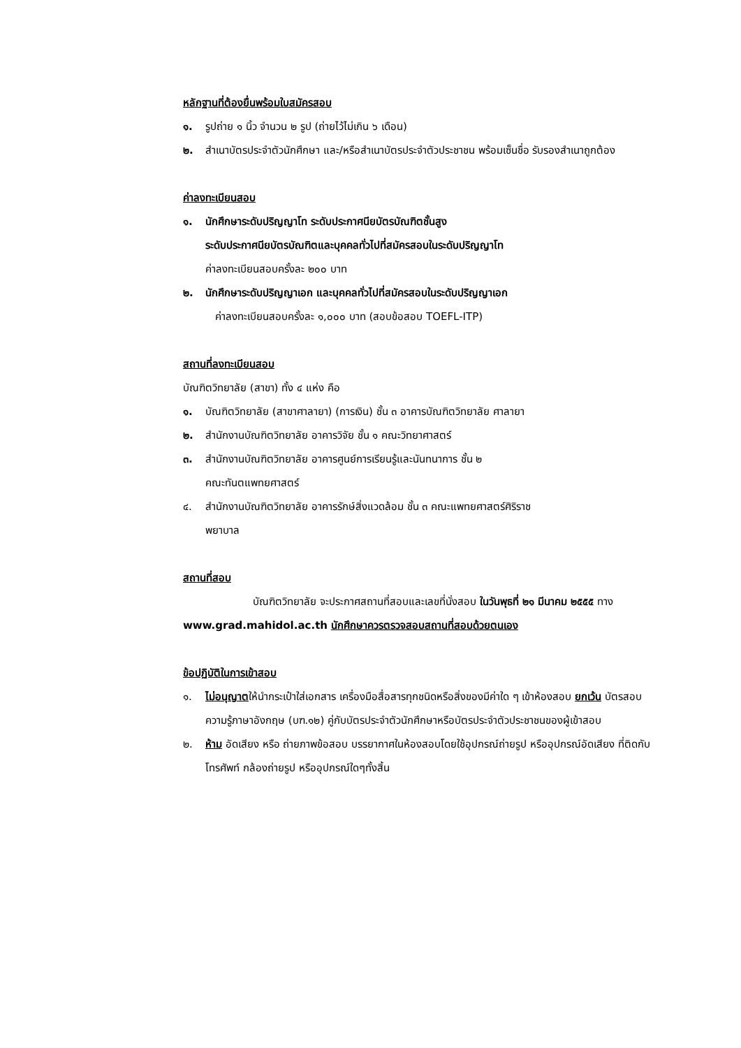หลักฐานที่ต้องยื่นพร้อมใบสมัครสอบ
๑. รูปถ่าย ๑ นิ้ว จำนวน ๒ รูป (ถ่ายไว้ไม่เกิน ๖ เดือน)
๒. สำเนาบัตรประจำตัวนักศึกษา และ/หรือสำเนาบัตรประจำตัวประชาชน พร้อมเซ็นชื่อ รับรองสำเนาถูกต้อง
ค่าลงทะเบียนสอบ
๑. นักศึกษาระดับปริญญาโท ระดับประกาศนียบัตรบัณฑิตชั้นสูง
ระดับประกาศนียบัตรบัณฑิตและบุคคลทั่วไปที่สมัครสอบในระดับปริญญาโท
ค่าลงทะเบียนสอบครั้งละ ๒๐๐ บาท
๒. นักศึกษาระดับปริญญาเอก และบุคคลทั่วไปที่สมัครสอบในระดับปริญญาเอก
ค่าลงทะเบียนสอบครั้งละ ๑,๐๐๐ บาท (สอบข้อสอบ TOEFL-ITP)
สถานที่ลงทะเบียนสอบ
บัณฑิตวิทยาลัย (สาขา) ทั้ง ๔ แห่ง คือ
๑. บัณฑิตวิทยาลัย (สาขาศาลายา) (การเงิน) ชั้น ๓ อาคารบัณฑิตวิทยาลัย ศาลายา
๒. สำนักงานบัณฑิตวิทยาลัย อาคารวิจัย ชั้น ๑ คณะวิทยาศาสตร์
๓. สำนักงานบัณฑิตวิทยาลัย อาคารศูนย์การเรียนรู้และนันทนาการ ชั้น ๒
คณะทันตแพทยศาสตร์
๔. สำนักงานบัณฑิตวิทยาลัย อาคารรักษ์สิ่งแวดล้อม ชั้น ๓ คณะแพทยศาสตร์ศิริราช
พยาบาล
สถานที่สอบ
บัณฑิตวิทยาลัย จะประกาศสถานที่สอบและเลขที่นั่งสอบ ในวันพุธที่ ๒๑ มีนาคม ๒๕๕๕ ทาง www.grad.mahidol.ac.th นักศึกษาควรตรวจสอบสถานที่สอบด้วยตนเอง
ข้อปฏิบัติในการเข้าสอบ
๑. ไม่อนุญาตให้นำกระเป๋าใส่เอกสาร เครื่องมือสื่อสารทุกชนิดหรือสิ่งของมีค่าใด ๆ เข้าห้องสอบ ยกเว้น บัตรสอบความรู้ภาษาอังกฤษ (บฑ.๑๒) คู่กับบัตรประจำตัวนักศึกษาหรือบัตรประจำตัวประชาชนของผู้เข้าสอบ
๒. ห้าม อัดเสียง หรือ ถ่ายภาพข้อสอบ บรรยากาศในห้องสอบโดยใช้อุปกรณ์ถ่ายรูป หรืออุปกรณ์อัดเสียง ที่ติดกับโทรศัพท์ กล้องถ่ายรูป หรืออุปกรณ์ใดๆทั้งสิ้น